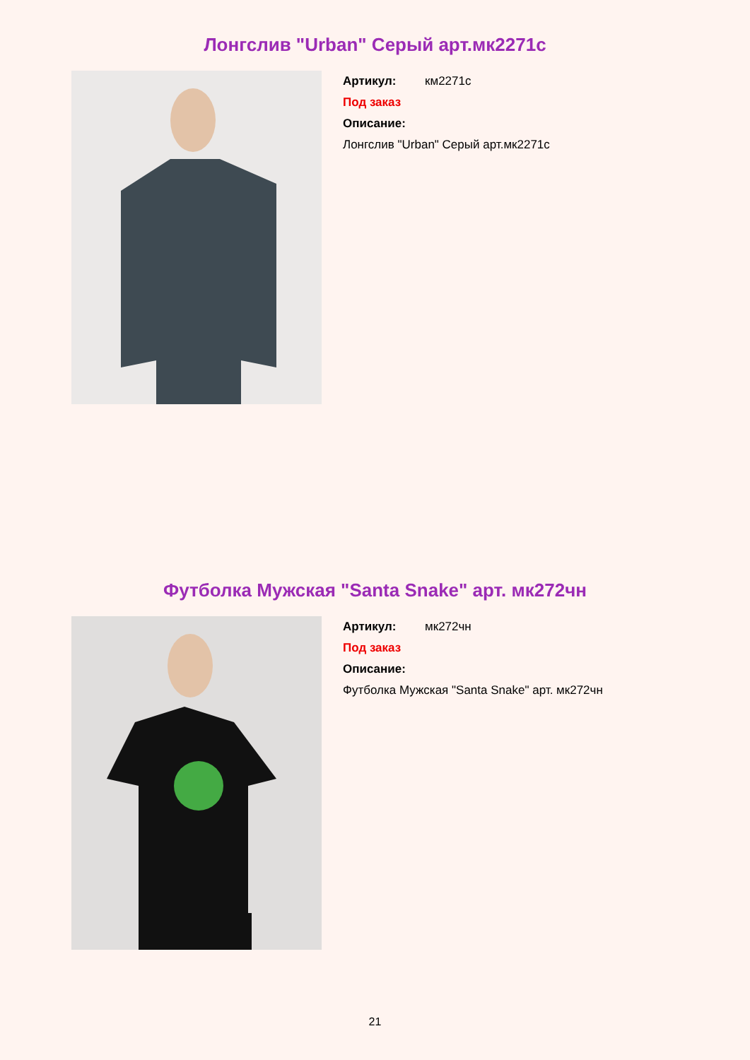Лонгслив "Urban" Серый арт.мк2271с
Артикул: км2271с
Под заказ
Описание:
Лонгслив "Urban" Серый арт.мк2271с
Футболка Мужская "Santa Snake" арт. мк272чн
Артикул: мк272чн
Под заказ
Описание:
Футболка Мужская "Santa Snake" арт. мк272чн
21